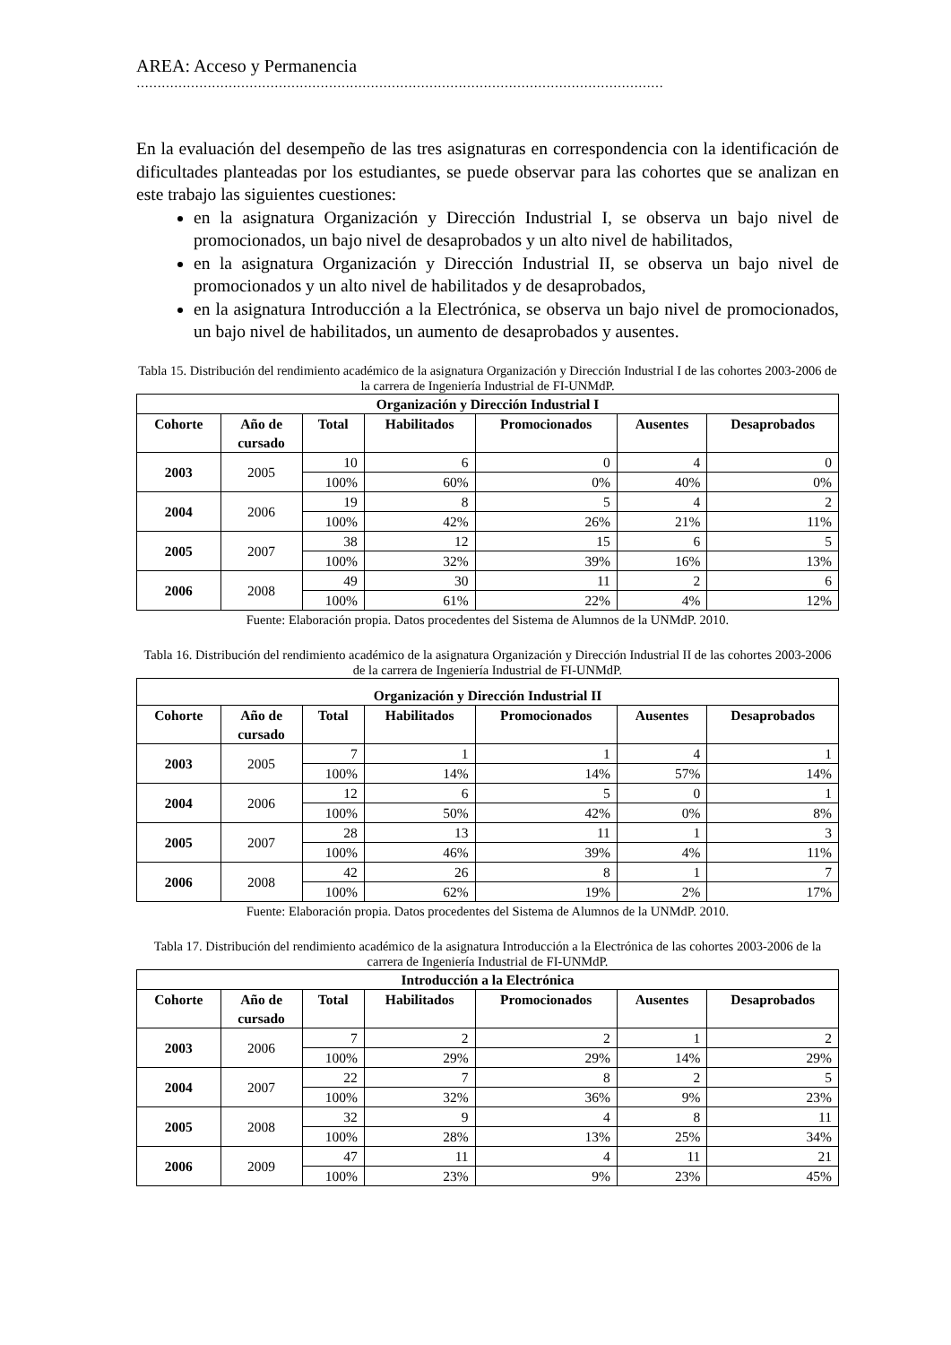AREA: Acceso y Permanencia
………………………………………………………………………………………………………………
En la evaluación del desempeño de las tres asignaturas en correspondencia con la identificación de dificultades planteadas por los estudiantes, se puede observar para las cohortes que se analizan en este trabajo las siguientes cuestiones:
en la asignatura Organización y Dirección Industrial I, se observa un bajo nivel de promocionados, un bajo nivel de desaprobados y un alto nivel de habilitados,
en la asignatura Organización y Dirección Industrial II, se observa un bajo nivel de promocionados y un alto nivel de habilitados y de desaprobados,
en la asignatura Introducción a la Electrónica, se observa un bajo nivel de promocionados, un bajo nivel de habilitados, un aumento de desaprobados y ausentes.
Tabla 15. Distribución del rendimiento académico de la asignatura Organización y Dirección Industrial I de las cohortes 2003-2006 de la carrera de Ingeniería Industrial de FI-UNMdP.
| Organización y Dirección Industrial I | | | | | | |
| --- | --- | --- | --- | --- | --- | --- |
| Cohorte | Año de cursado | Total | Habilitados | Promocionados | Ausentes | Desaprobados |
| 2003 | 2005 | 10 | 6 | 0 | 4 | 0 |
| | | 100% | 60% | 0% | 40% | 0% |
| 2004 | 2006 | 19 | 8 | 5 | 4 | 2 |
| | | 100% | 42% | 26% | 21% | 11% |
| 2005 | 2007 | 38 | 12 | 15 | 6 | 5 |
| | | 100% | 32% | 39% | 16% | 13% |
| 2006 | 2008 | 49 | 30 | 11 | 2 | 6 |
| | | 100% | 61% | 22% | 4% | 12% |
Fuente: Elaboración propia. Datos procedentes del Sistema de Alumnos de la UNMdP. 2010.
Tabla 16. Distribución del rendimiento académico de la asignatura Organización y Dirección Industrial II de las cohortes 2003-2006 de la carrera de Ingeniería Industrial de FI-UNMdP.
| Organización y Dirección Industrial II | | | | | | |
| --- | --- | --- | --- | --- | --- | --- |
| Cohorte | Año de cursado | Total | Habilitados | Promocionados | Ausentes | Desaprobados |
| 2003 | 2005 | 7 | 1 | 1 | 4 | 1 |
| | | 100% | 14% | 14% | 57% | 14% |
| 2004 | 2006 | 12 | 6 | 5 | 0 | 1 |
| | | 100% | 50% | 42% | 0% | 8% |
| 2005 | 2007 | 28 | 13 | 11 | 1 | 3 |
| | | 100% | 46% | 39% | 4% | 11% |
| 2006 | 2008 | 42 | 26 | 8 | 1 | 7 |
| | | 100% | 62% | 19% | 2% | 17% |
Fuente: Elaboración propia. Datos procedentes del Sistema de Alumnos de la UNMdP. 2010.
Tabla 17. Distribución del rendimiento académico de la asignatura Introducción a la Electrónica de las cohortes 2003-2006 de la carrera de Ingeniería Industrial de FI-UNMdP.
| Introducción a la Electrónica | | | | | | |
| --- | --- | --- | --- | --- | --- | --- |
| Cohorte | Año de cursado | Total | Habilitados | Promocionados | Ausentes | Desaprobados |
| 2003 | 2006 | 7 | 2 | 2 | 1 | 2 |
| | | 100% | 29% | 29% | 14% | 29% |
| 2004 | 2007 | 22 | 7 | 8 | 2 | 5 |
| | | 100% | 32% | 36% | 9% | 23% |
| 2005 | 2008 | 32 | 9 | 4 | 8 | 11 |
| | | 100% | 28% | 13% | 25% | 34% |
| 2006 | 2009 | 47 | 11 | 4 | 11 | 21 |
| | | 100% | 23% | 9% | 23% | 45% |